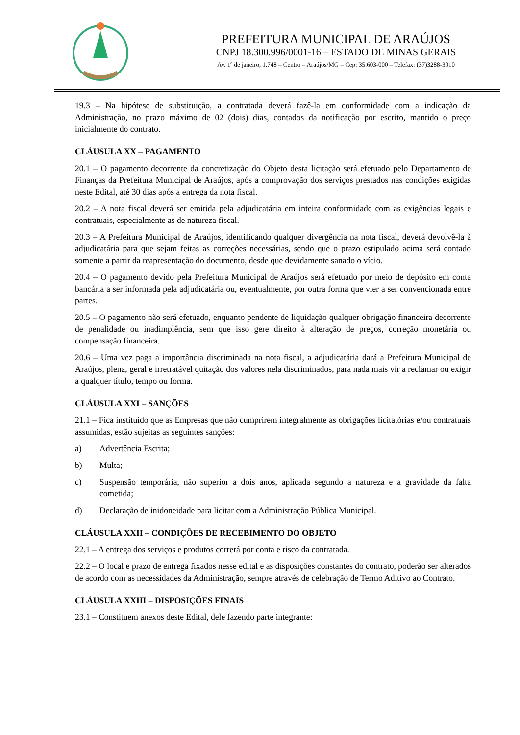PREFEITURA MUNICIPAL DE ARAÚJOS
CNPJ 18.300.996/0001-16 – ESTADO DE MINAS GERAIS
Av. 1º de janeiro, 1.748 – Centro – Araújos/MG – Cep: 35.603-000 – Telefax: (37)3288-3010
19.3 – Na hipótese de substituição, a contratada deverá fazê-la em conformidade com a indicação da Administração, no prazo máximo de 02 (dois) dias, contados da notificação por escrito, mantido o preço inicialmente do contrato.
CLÁUSULA XX – PAGAMENTO
20.1 – O pagamento decorrente da concretização do Objeto desta licitação será efetuado pelo Departamento de Finanças da Prefeitura Municipal de Araújos, após a comprovação dos serviços prestados nas condições exigidas neste Edital, até 30 dias após a entrega da nota fiscal.
20.2 – A nota fiscal deverá ser emitida pela adjudicatária em inteira conformidade com as exigências legais e contratuais, especialmente as de natureza fiscal.
20.3 – A Prefeitura Municipal de Araújos, identificando qualquer divergência na nota fiscal, deverá devolvê-la à adjudicatária para que sejam feitas as correções necessárias, sendo que o prazo estipulado acima será contado somente a partir da reapresentação do documento, desde que devidamente sanado o vício.
20.4 – O pagamento devido pela Prefeitura Municipal de Araújos será efetuado por meio de depósito em conta bancária a ser informada pela adjudicatária ou, eventualmente, por outra forma que vier a ser convencionada entre partes.
20.5 – O pagamento não será efetuado, enquanto pendente de liquidação qualquer obrigação financeira decorrente de penalidade ou inadimplência, sem que isso gere direito à alteração de preços, correção monetária ou compensação financeira.
20.6 – Uma vez paga a importância discriminada na nota fiscal, a adjudicatária dará a Prefeitura Municipal de Araújos, plena, geral e irretratável quitação dos valores nela discriminados, para nada mais vir a reclamar ou exigir a qualquer título, tempo ou forma.
CLÁUSULA XXI – SANÇÕES
21.1 – Fica instituído que as Empresas que não cumprirem integralmente as obrigações licitatórias e/ou contratuais assumidas, estão sujeitas as seguintes sanções:
a) Advertência Escrita;
b) Multa;
c) Suspensão temporária, não superior a dois anos, aplicada segundo a natureza e a gravidade da falta cometida;
d) Declaração de inidoneidade para licitar com a Administração Pública Municipal.
CLÁUSULA XXII – CONDIÇÕES DE RECEBIMENTO DO OBJETO
22.1 – A entrega dos serviços e produtos correrá por conta e risco da contratada.
22.2 – O local e prazo de entrega fixados nesse edital e as disposições constantes do contrato, poderão ser alterados de acordo com as necessidades da Administração, sempre através de celebração de Termo Aditivo ao Contrato.
CLÁUSULA XXIII – DISPOSIÇÕES FINAIS
23.1 – Constituem anexos deste Edital, dele fazendo parte integrante: